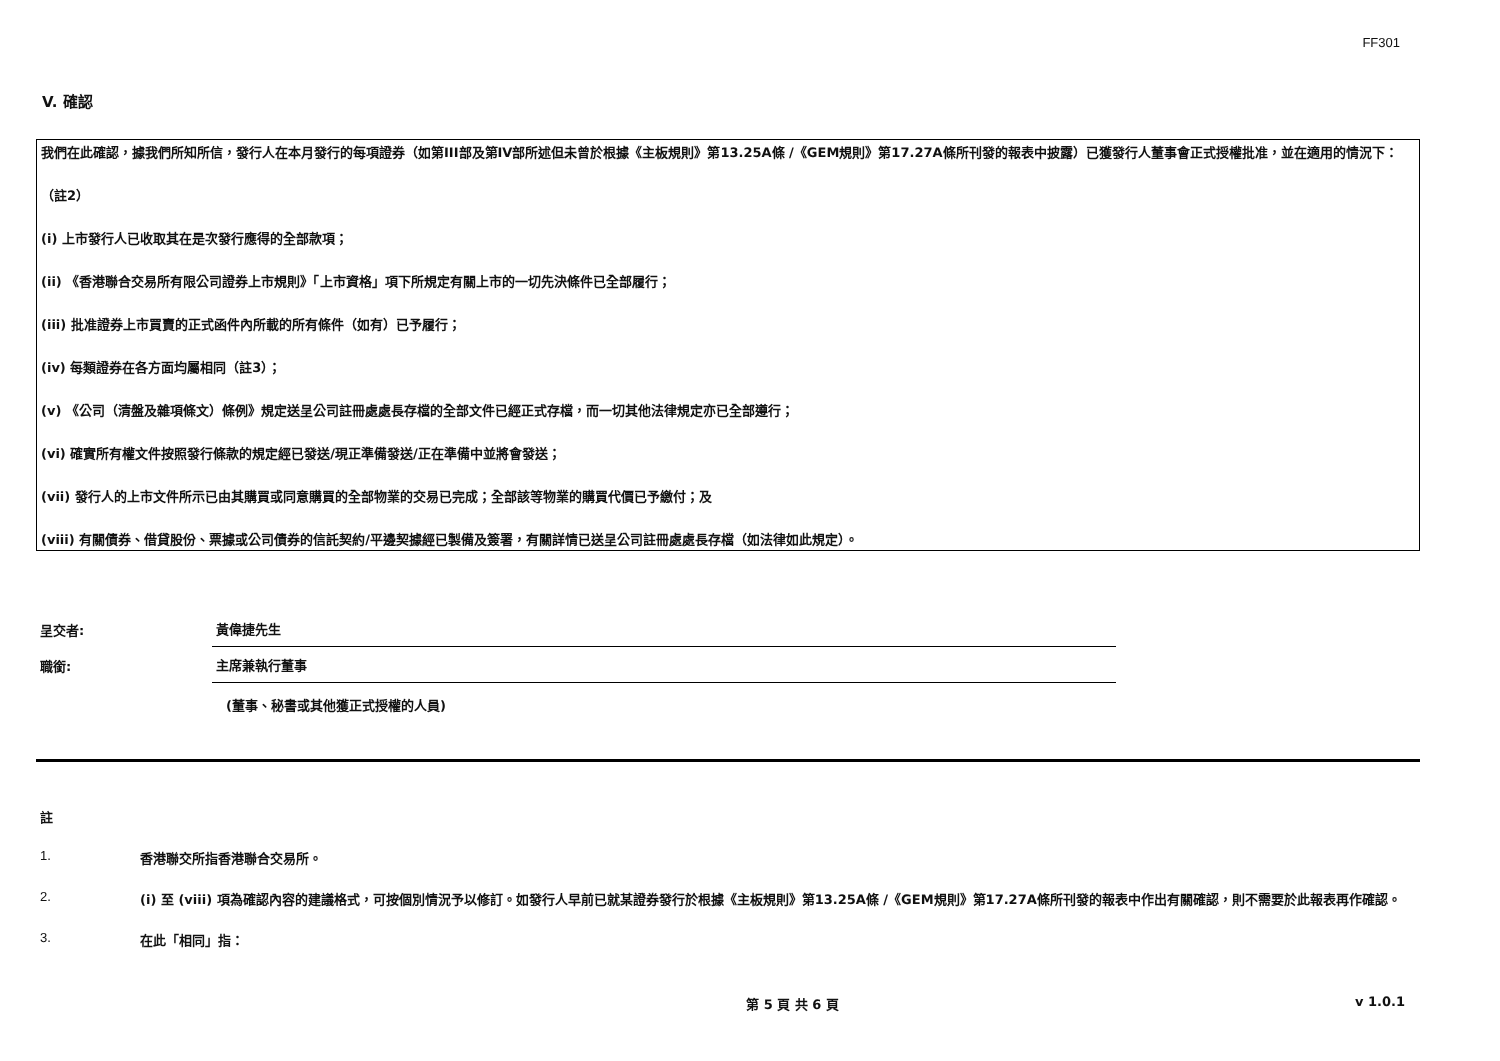FF301
V. 確認
我們在此確認，據我們所知所信，發行人在本月發行的每項證券（如第III部及第IV部所述但未曾於根據《主板規則》第13.25A條 /《GEM規則》第17.27A條所刊發的報表中披露）已獲發行人董事會正式授權批准，並在適用的情況下：
（註2）
(i) 上市發行人已收取其在是次發行應得的全部款項；
(ii) 《香港聯合交易所有限公司證券上市規則》「上市資格」項下所規定有關上市的一切先決條件已全部履行；
(iii) 批准證券上市買賣的正式函件內所載的所有條件（如有）已予履行；
(iv) 每類證券在各方面均屬相同（註3）；
(v) 《公司（清盤及雜項條文）條例》規定送呈公司註冊處處長存檔的全部文件已經正式存檔，而一切其他法律規定亦已全部遵行；
(vi) 確實所有權文件按照發行條款的規定經已發送/現正準備發送/正在準備中並將會發送；
(vii) 發行人的上市文件所示已由其購買或同意購買的全部物業的交易已完成；全部該等物業的購買代價已予繳付；及
(viii) 有關債券、借貸股份、票據或公司債券的信託契約/平邊契據經已製備及簽署，有關詳情已送呈公司註冊處處長存檔（如法律如此規定）。
呈交者:
黃偉捷先生
職銜:
主席兼執行董事
(董事、秘書或其他獲正式授權的人員)
註
1. 香港聯交所指香港聯合交易所。
2. (i) 至 (viii) 項為確認內容的建議格式，可按個別情況予以修訂。如發行人早前已就某證券發行於根據《主板規則》第13.25A條 /《GEM規則》第17.27A條所刊發的報表中作出有關確認，則不需要於此報表再作確認。
3. 在此「相同」指：
第 5 頁 共 6 頁 v 1.0.1